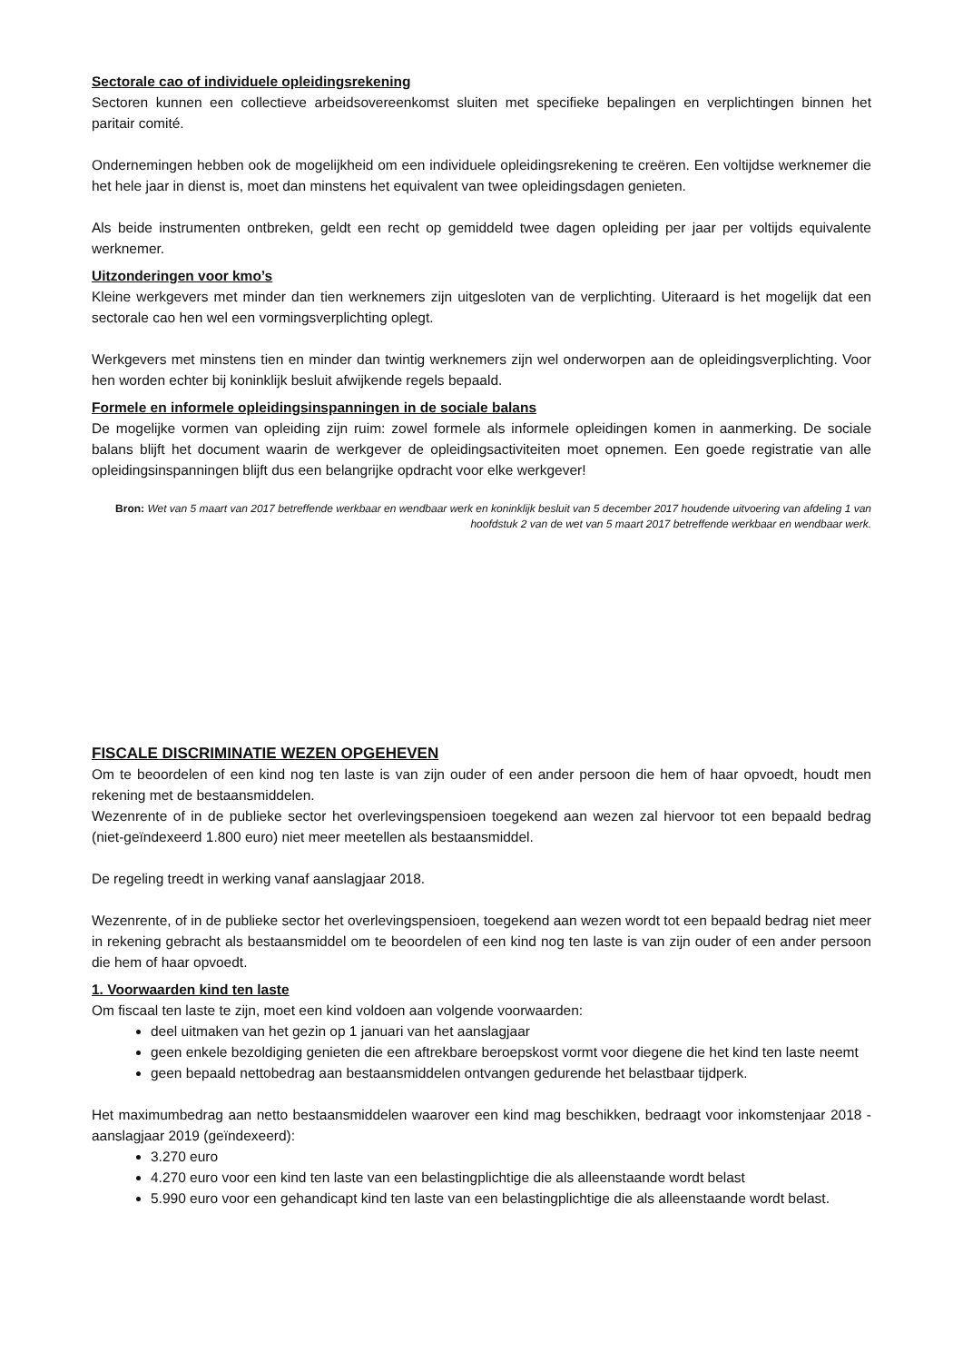Sectorale cao of individuele opleidingsrekening
Sectoren kunnen een collectieve arbeidsovereenkomst sluiten met specifieke bepalingen en verplichtingen binnen het paritair comité.
Ondernemingen hebben ook de mogelijkheid om een individuele opleidingsrekening te creëren. Een voltijdse werknemer die het hele jaar in dienst is, moet dan minstens het equivalent van twee opleidingsdagen genieten.
Als beide instrumenten ontbreken, geldt een recht op gemiddeld twee dagen opleiding per jaar per voltijds equivalente werknemer.
Uitzonderingen voor kmo’s
Kleine werkgevers met minder dan tien werknemers zijn uitgesloten van de verplichting. Uiteraard is het mogelijk dat een sectorale cao hen wel een vormingsverplichting oplegt.
Werkgevers met minstens tien en minder dan twintig werknemers zijn wel onderworpen aan de opleidingsverplichting. Voor hen worden echter bij koninklijk besluit afwijkende regels bepaald.
Formele en informele opleidingsinspanningen in de sociale balans
De mogelijke vormen van opleiding zijn ruim: zowel formele als informele opleidingen komen in aanmerking. De sociale balans blijft het document waarin de werkgever de opleidingsactiviteiten moet opnemen. Een goede registratie van alle opleidingsinspanningen blijft dus een belangrijke opdracht voor elke werkgever!
Bron: Wet van 5 maart van 2017 betreffende werkbaar en wendbaar werk en koninklijk besluit van 5 december 2017 houdende uitvoering van afdeling 1 van hoofdstuk 2 van de wet van 5 maart 2017 betreffende werkbaar en wendbaar werk.
FISCALE DISCRIMINATIE WEZEN OPGEHEVEN
Om te beoordelen of een kind nog ten laste is van zijn ouder of een ander persoon die hem of haar opvoedt, houdt men rekening met de bestaansmiddelen.
Wezenrente of in de publieke sector het overlevingspensioen toegekend aan wezen zal hiervoor tot een bepaald bedrag (niet-geïndexeerd 1.800 euro) niet meer meetellen als bestaansmiddel.
De regeling treedt in werking vanaf aanslagjaar 2018.
Wezenrente, of in de publieke sector het overlevingspensioen, toegekend aan wezen wordt tot een bepaald bedrag niet meer in rekening gebracht als bestaansmiddel om te beoordelen of een kind nog ten laste is van zijn ouder of een ander persoon die hem of haar opvoedt.
1. Voorwaarden kind ten laste
Om fiscaal ten laste te zijn, moet een kind voldoen aan volgende voorwaarden:
deel uitmaken van het gezin op 1 januari van het aanslagjaar
geen enkele bezoldiging genieten die een aftrekbare beroepskost vormt voor diegene die het kind ten laste neemt
geen bepaald nettobedrag aan bestaansmiddelen ontvangen gedurende het belastbaar tijdperk.
Het maximumbedrag aan netto bestaansmiddelen waarover een kind mag beschikken, bedraagt voor inkomstenjaar 2018 - aanslagjaar 2019 (geïndexeerd):
3.270 euro
4.270 euro voor een kind ten laste van een belastingplichtige die als alleenstaande wordt belast
5.990 euro voor een gehandicapt kind ten laste van een belastingplichtige die als alleenstaande wordt belast.